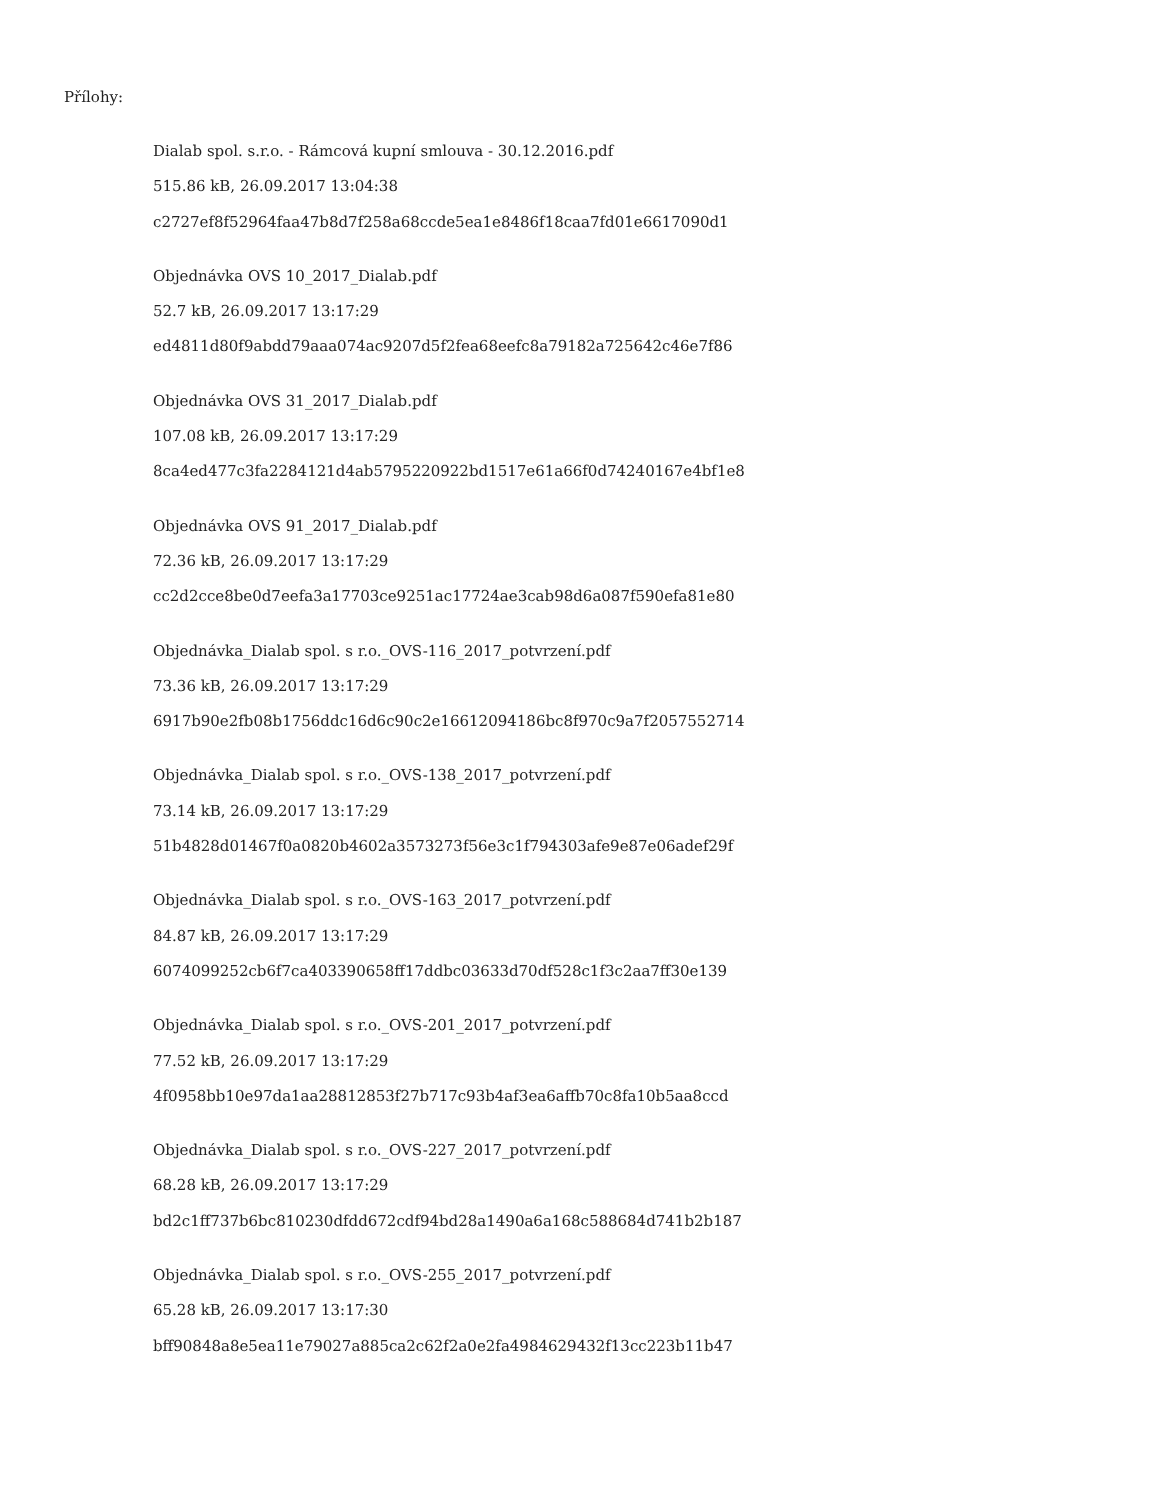Přílohy:
Dialab spol. s.r.o. - Rámcová kupní smlouva - 30.12.2016.pdf
515.86 kB, 26.09.2017 13:04:38
c2727ef8f52964faa47b8d7f258a68ccde5ea1e8486f18caa7fd01e6617090d1
Objednávka OVS 10_2017_Dialab.pdf
52.7 kB, 26.09.2017 13:17:29
ed4811d80f9abdd79aaa074ac9207d5f2fea68eefc8a79182a725642c46e7f86
Objednávka OVS 31_2017_Dialab.pdf
107.08 kB, 26.09.2017 13:17:29
8ca4ed477c3fa2284121d4ab5795220922bd1517e61a66f0d74240167e4bf1e8
Objednávka OVS 91_2017_Dialab.pdf
72.36 kB, 26.09.2017 13:17:29
cc2d2cce8be0d7eefa3a17703ce9251ac17724ae3cab98d6a087f590efa81e80
Objednávka_Dialab spol. s r.o._OVS-116_2017_potvrzení.pdf
73.36 kB, 26.09.2017 13:17:29
6917b90e2fb08b1756ddc16d6c90c2e16612094186bc8f970c9a7f2057552714
Objednávka_Dialab spol. s r.o._OVS-138_2017_potvrzení.pdf
73.14 kB, 26.09.2017 13:17:29
51b4828d01467f0a0820b4602a3573273f56e3c1f794303afe9e87e06adef29f
Objednávka_Dialab spol. s r.o._OVS-163_2017_potvrzení.pdf
84.87 kB, 26.09.2017 13:17:29
6074099252cb6f7ca403390658ff17ddbc03633d70df528c1f3c2aa7ff30e139
Objednávka_Dialab spol. s r.o._OVS-201_2017_potvrzení.pdf
77.52 kB, 26.09.2017 13:17:29
4f0958bb10e97da1aa28812853f27b717c93b4af3ea6affb70c8fa10b5aa8ccd
Objednávka_Dialab spol. s r.o._OVS-227_2017_potvrzení.pdf
68.28 kB, 26.09.2017 13:17:29
bd2c1ff737b6bc810230dfdd672cdf94bd28a1490a6a168c588684d741b2b187
Objednávka_Dialab spol. s r.o._OVS-255_2017_potvrzení.pdf
65.28 kB, 26.09.2017 13:17:30
bff90848a8e5ea11e79027a885ca2c62f2a0e2fa4984629432f13cc223b11b47